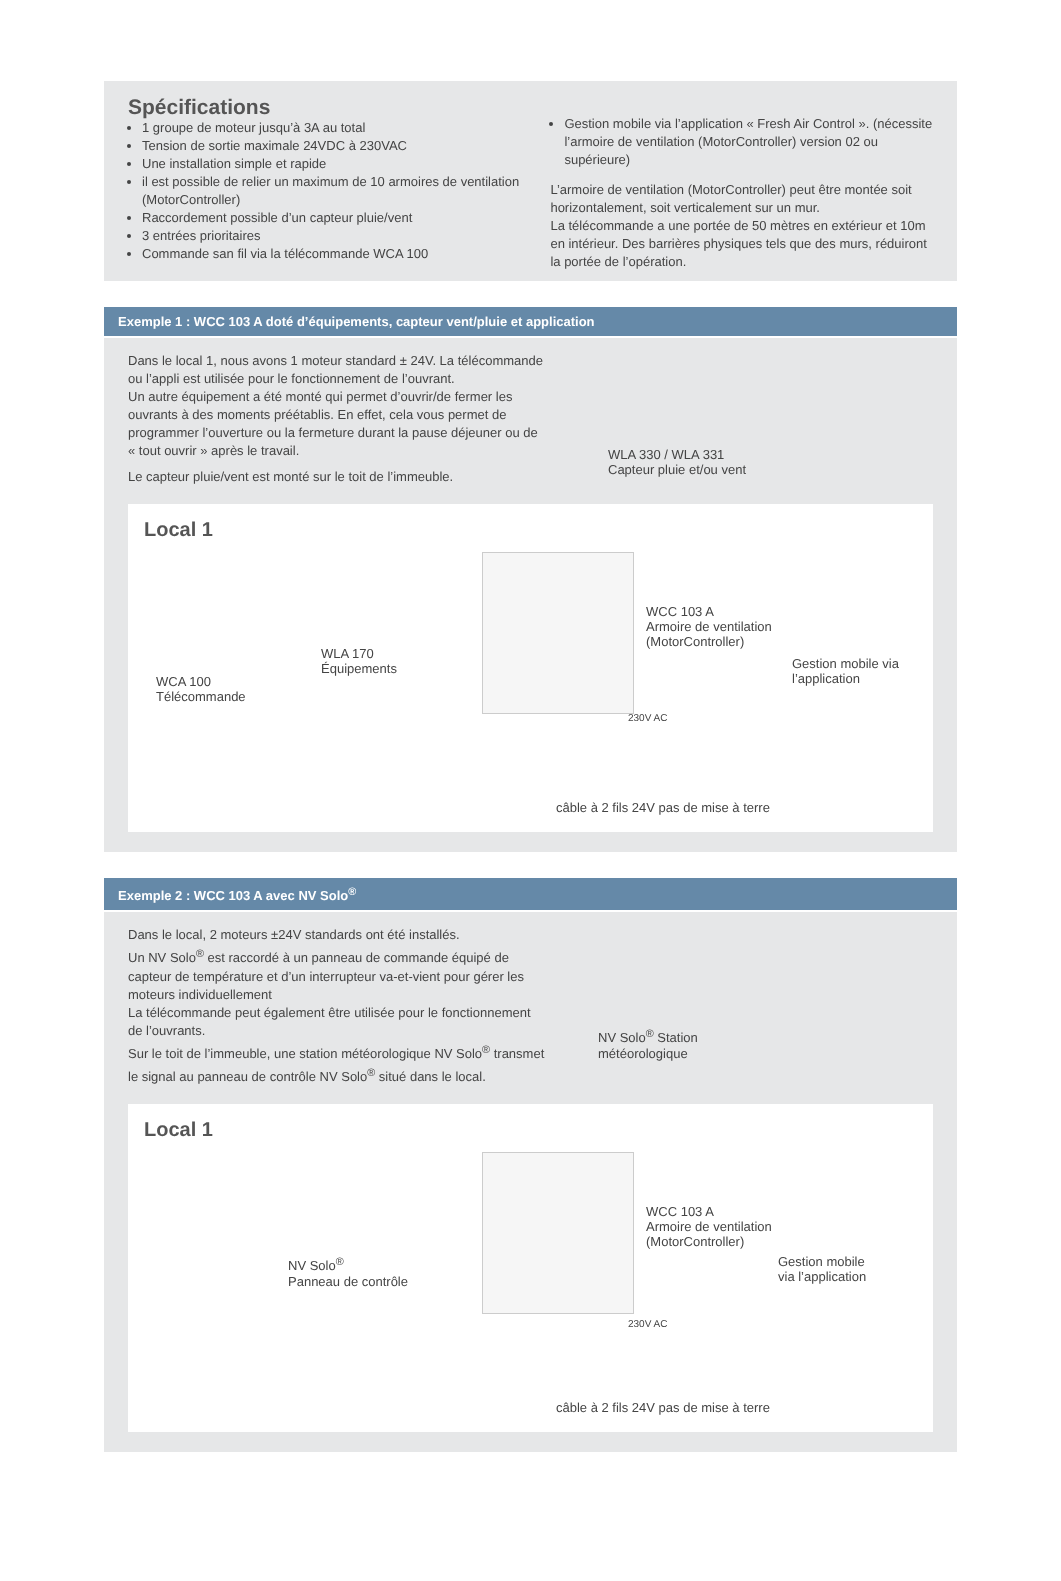Spécifications
1 groupe de moteur jusqu’à 3A au total
Tension de sortie maximale 24VDC à 230VAC
Une installation simple et rapide
il est possible de relier un maximum de 10 armoires de ventilation (MotorController)
Raccordement possible d’un capteur pluie/vent
3 entrées prioritaires
Commande san fil via la télécommande WCA 100
Gestion mobile via l’application « Fresh Air Control ». (nécessite l’armoire de ventilation (MotorController) version 02 ou supérieure)
L’armoire de ventilation (MotorController) peut être montée soit horizontalement, soit verticalement sur un mur.
La télécommande a une portée de 50 mètres en extérieur et 10m en intérieur. Des barrières physiques tels que des murs, réduiront la portée de l’opération.
Exemple 1 : WCC 103 A doté d’équipements, capteur vent/pluie et application
Dans le local 1, nous avons 1 moteur standard ± 24V. La télécommande ou l’appli est utilisée pour le fonctionnement de l’ouvrant.
Un autre équipement a été monté qui permet d’ouvrir/de fermer les ouvrants à des moments préétablis. En effet, cela vous permet de programmer l’ouverture ou la fermeture durant la pause déjeuner ou de « tout ouvrir » après le travail.
Le capteur pluie/vent est monté sur le toit de l’immeuble.
WLA 330 / WLA 331
Capteur pluie et/ou vent
Local 1
WCA 100
Télécommande
WLA 170
Équipements
WCC 103 A
Armoire de ventilation
(MotorController)
Gestion mobile via
l’application
230V AC
câble à 2 fils 24V pas de mise à terre
Exemple 2 : WCC 103 A avec NV Solo<sup>®</sup>
Dans le local, 2 moteurs ±24V standards ont été installés.
Un NV Solo<sup>®</sup> est raccordé à un panneau de commande équipé de capteur de température et d’un interrupteur va-et-vient pour gérer les moteurs individuellement
La télécommande peut également être utilisée pour le fonctionnement de l’ouvrants.
Sur le toit de l’immeuble, une station météorologique NV Solo<sup>®</sup> transmet le signal au panneau de contrôle NV Solo<sup>®</sup> situé dans le local.
NV Solo<sup>®</sup> Station
météorologique
Local 1
NV Solo<sup>®</sup>
Panneau de contrôle
WCC 103 A
Armoire de ventilation
(MotorController)
Gestion mobile
via l’application
230V AC
câble à 2 fils 24V pas de mise à terre